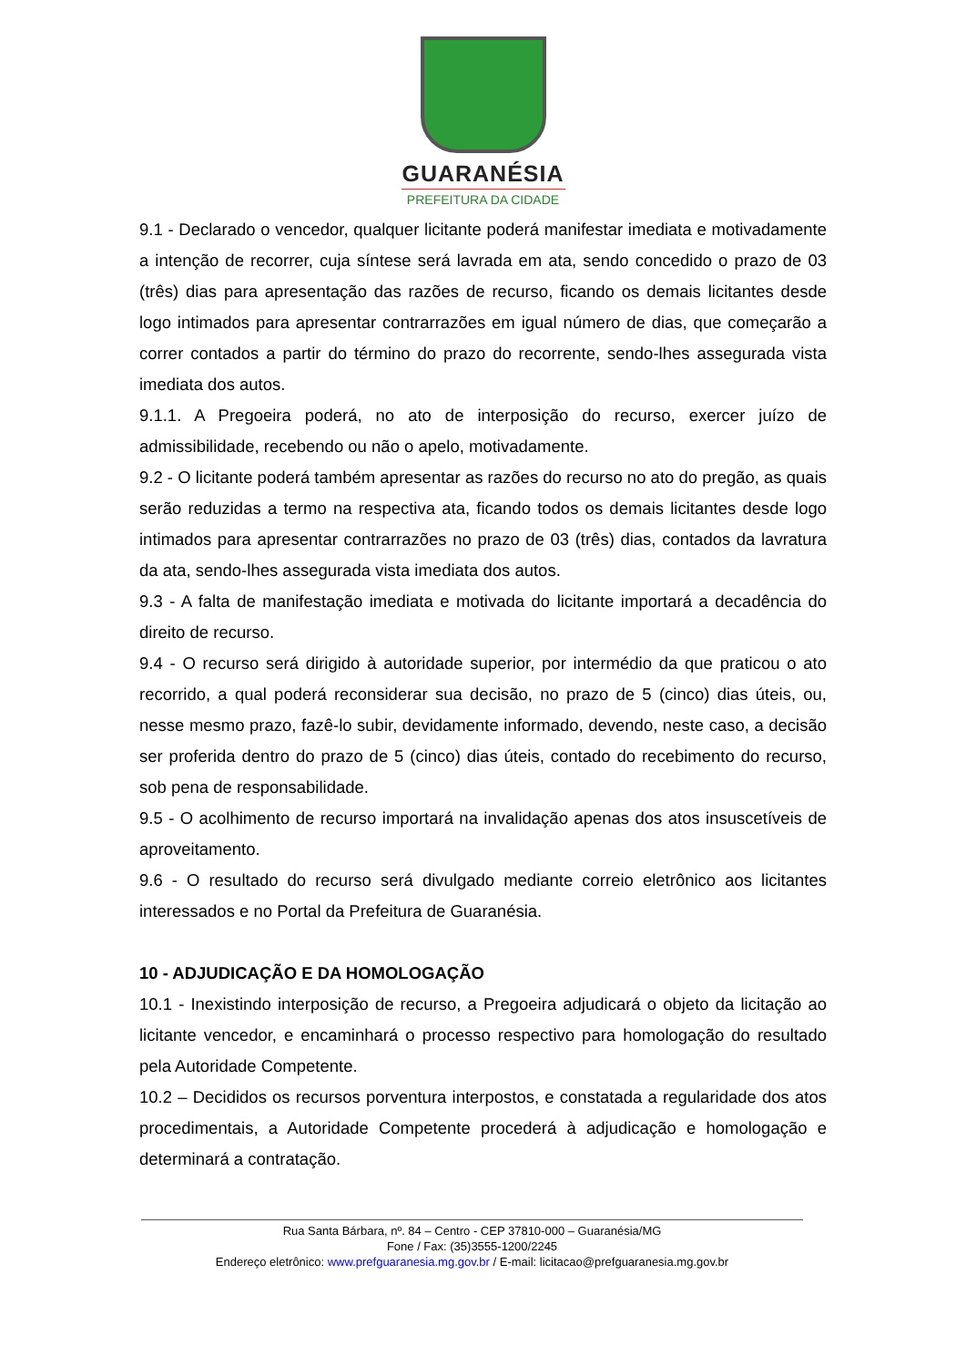GUARANÉSIA
PREFEITURA DA CIDADE
9.1 - Declarado o vencedor, qualquer licitante poderá manifestar imediata e motivadamente a intenção de recorrer, cuja síntese será lavrada em ata, sendo concedido o prazo de 03 (três) dias para apresentação das razões de recurso, ficando os demais licitantes desde logo intimados para apresentar contrarrazões em igual número de dias, que começarão a correr contados a partir do término do prazo do recorrente, sendo-lhes assegurada vista imediata dos autos.
9.1.1. A Pregoeira poderá, no ato de interposição do recurso, exercer juízo de admissibilidade, recebendo ou não o apelo, motivadamente.
9.2 - O licitante poderá também apresentar as razões do recurso no ato do pregão, as quais serão reduzidas a termo na respectiva ata, ficando todos os demais licitantes desde logo intimados para apresentar contrarrazões no prazo de 03 (três) dias, contados da lavratura da ata, sendo-lhes assegurada vista imediata dos autos.
9.3 - A falta de manifestação imediata e motivada do licitante importará a decadência do direito de recurso.
9.4 - O recurso será dirigido à autoridade superior, por intermédio da que praticou o ato recorrido, a qual poderá reconsiderar sua decisão, no prazo de 5 (cinco) dias úteis, ou, nesse mesmo prazo, fazê-lo subir, devidamente informado, devendo, neste caso, a decisão ser proferida dentro do prazo de 5 (cinco) dias úteis, contado do recebimento do recurso, sob pena de responsabilidade.
9.5 - O acolhimento de recurso importará na invalidação apenas dos atos insuscetíveis de aproveitamento.
9.6 - O resultado do recurso será divulgado mediante correio eletrônico aos licitantes interessados e no Portal da Prefeitura de Guaranésia.
10 - ADJUDICAÇÃO E DA HOMOLOGAÇÃO
10.1 - Inexistindo interposição de recurso, a Pregoeira adjudicará o objeto da licitação ao licitante vencedor, e encaminhará o processo respectivo para homologação do resultado pela Autoridade Competente.
10.2 – Decididos os recursos porventura interpostos, e constatada a regularidade dos atos procedimentais, a Autoridade Competente procederá à adjudicação e homologação e determinará a contratação.
Rua Santa Bárbara, nº. 84 – Centro - CEP 37810-000 – Guaranésia/MG
Fone / Fax: (35)3555-1200/2245
Endereço eletrônico: www.prefguaranesia.mg.gov.br / E-mail: licitacao@prefguaranesia.mg.gov.br